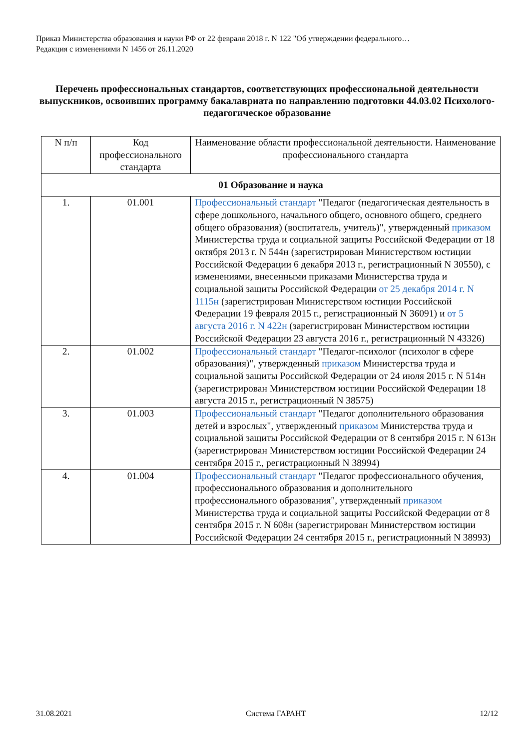Приказ Министерства образования и науки РФ от 22 февраля 2018 г. N 122 "Об утверждении федерального…
Редакция с изменениями N 1456 от 26.11.2020
Перечень профессиональных стандартов, соответствующих профессиональной деятельности выпускников, освоивших программу бакалавриата по направлению подготовки 44.03.02 Психолого-педагогическое образование
| N п/п | Код профессионального стандарта | Наименование области профессиональной деятельности. Наименование профессионального стандарта |
| --- | --- | --- |
| 01 Образование и наука | | |
| 1. | 01.001 | Профессиональный стандарт "Педагог (педагогическая деятельность в сфере дошкольного, начального общего, основного общего, среднего общего образования) (воспитатель, учитель)", утвержденный приказом Министерства труда и социальной защиты Российской Федерации от 18 октября 2013 г. N 544н (зарегистрирован Министерством юстиции Российской Федерации 6 декабря 2013 г., регистрационный N 30550), с изменениями, внесенными приказами Министерства труда и социальной защиты Российской Федерации от 25 декабря 2014 г. N 1115н (зарегистрирован Министерством юстиции Российской Федерации 19 февраля 2015 г., регистрационный N 36091) и от 5 августа 2016 г. N 422н (зарегистрирован Министерством юстиции Российской Федерации 23 августа 2016 г., регистрационный N 43326) |
| 2. | 01.002 | Профессиональный стандарт "Педагог-психолог (психолог в сфере образования)", утвержденный приказом Министерства труда и социальной защиты Российской Федерации от 24 июля 2015 г. N 514н (зарегистрирован Министерством юстиции Российской Федерации 18 августа 2015 г., регистрационный N 38575) |
| 3. | 01.003 | Профессиональный стандарт "Педагог дополнительного образования детей и взрослых", утвержденный приказом Министерства труда и социальной защиты Российской Федерации от 8 сентября 2015 г. N 613н (зарегистрирован Министерством юстиции Российской Федерации 24 сентября 2015 г., регистрационный N 38994) |
| 4. | 01.004 | Профессиональный стандарт "Педагог профессионального обучения, профессионального образования и дополнительного профессионального образования", утвержденный приказом Министерства труда и социальной защиты Российской Федерации от 8 сентября 2015 г. N 608н (зарегистрирован Министерством юстиции Российской Федерации 24 сентября 2015 г., регистрационный N 38993) |
31.08.2021 Система ГАРАНТ 12/12